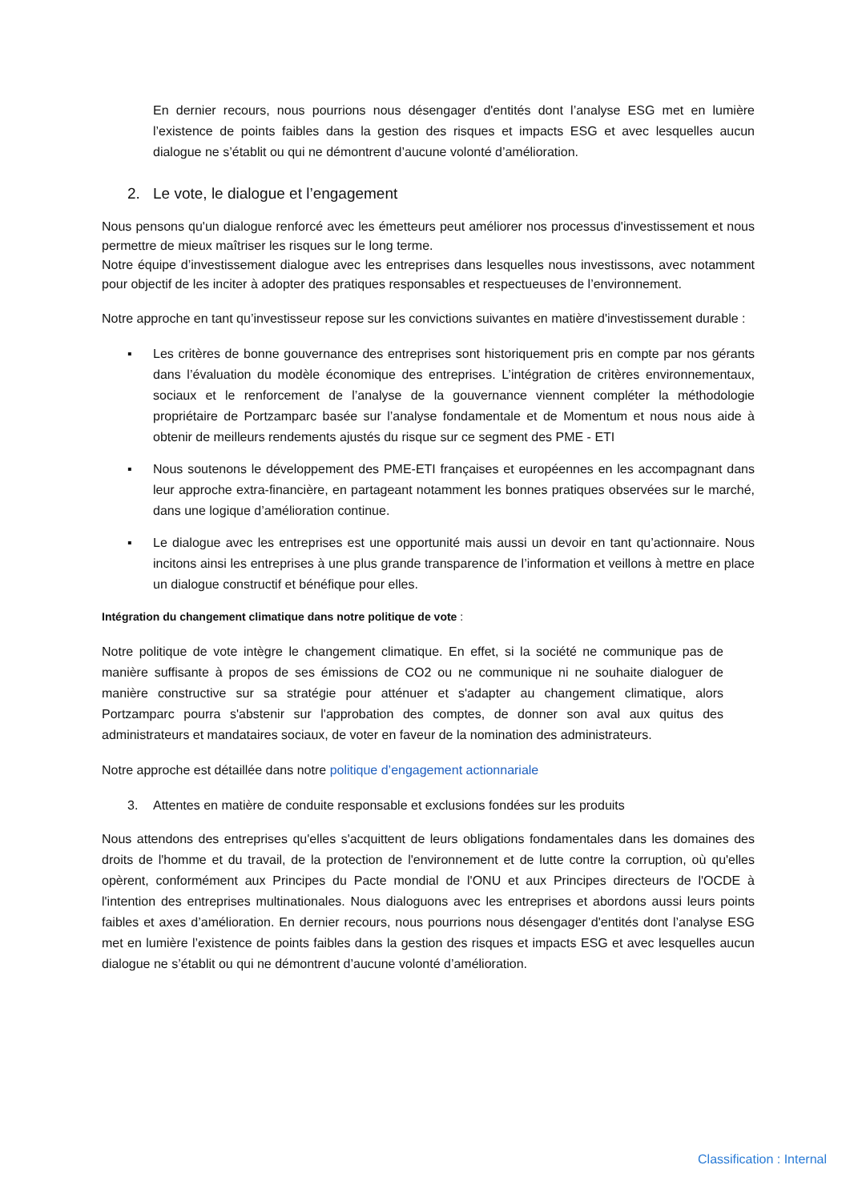En dernier recours, nous pourrions nous désengager d'entités dont l’analyse ESG met en lumière l’existence de points faibles dans la gestion des risques et impacts ESG et avec lesquelles aucun dialogue ne s’établit ou qui ne démontrent d’aucune volonté d’amélioration.
2. Le vote, le dialogue et l’engagement
Nous pensons qu'un dialogue renforcé avec les émetteurs peut améliorer nos processus d'investissement et nous permettre de mieux maîtriser les risques sur le long terme.
Notre équipe d’investissement dialogue avec les entreprises dans lesquelles nous investissons, avec notamment pour objectif de les inciter à adopter des pratiques responsables et respectueuses de l’environnement.
Notre approche en tant qu’investisseur repose sur les convictions suivantes en matière d'investissement durable :
▪ Les critères de bonne gouvernance des entreprises sont historiquement pris en compte par nos gérants dans l’évaluation du modèle économique des entreprises. L’intégration de critères environnementaux, sociaux et le renforcement de l’analyse de la gouvernance viennent compléter la méthodologie propriétaire de Portzamparc basée sur l’analyse fondamentale et de Momentum et nous nous aide à obtenir de meilleurs rendements ajustés du risque sur ce segment des PME - ETI
▪ Nous soutenons le développement des PME-ETI françaises et européennes en les accompagnant dans leur approche extra-financière, en partageant notamment les bonnes pratiques observées sur le marché, dans une logique d’amélioration continue.
▪ Le dialogue avec les entreprises est une opportunité mais aussi un devoir en tant qu’actionnaire. Nous incitons ainsi les entreprises à une plus grande transparence de l’information et veillons à mettre en place un dialogue constructif et bénéfique pour elles.
Intégration du changement climatique dans notre politique de vote :
Notre politique de vote intègre le changement climatique. En effet, si la société ne communique pas de manière suffisante à propos de ses émissions de CO2 ou ne communique ni ne souhaite dialoguer de manière constructive sur sa stratégie pour atténuer et s'adapter au changement climatique, alors Portzamparc pourra s'abstenir sur l'approbation des comptes, de donner son aval aux quitus des administrateurs et mandataires sociaux, de voter en faveur de la nomination des administrateurs.
Notre approche est détaillée dans notre politique d’engagement actionnariale
3. Attentes en matière de conduite responsable et exclusions fondées sur les produits
Nous attendons des entreprises qu'elles s'acquittent de leurs obligations fondamentales dans les domaines des droits de l'homme et du travail, de la protection de l'environnement et de lutte contre la corruption, où qu'elles opèrent, conformément aux Principes du Pacte mondial de l'ONU et aux Principes directeurs de l'OCDE à l'intention des entreprises multinationales. Nous dialoguons avec les entreprises et abordons aussi leurs points faibles et axes d’amélioration. En dernier recours, nous pourrions nous désengager d'entités dont l’analyse ESG met en lumière l’existence de points faibles dans la gestion des risques et impacts ESG et avec lesquelles aucun dialogue ne s’établit ou qui ne démontrent d’aucune volonté d’amélioration.
Classification : Internal